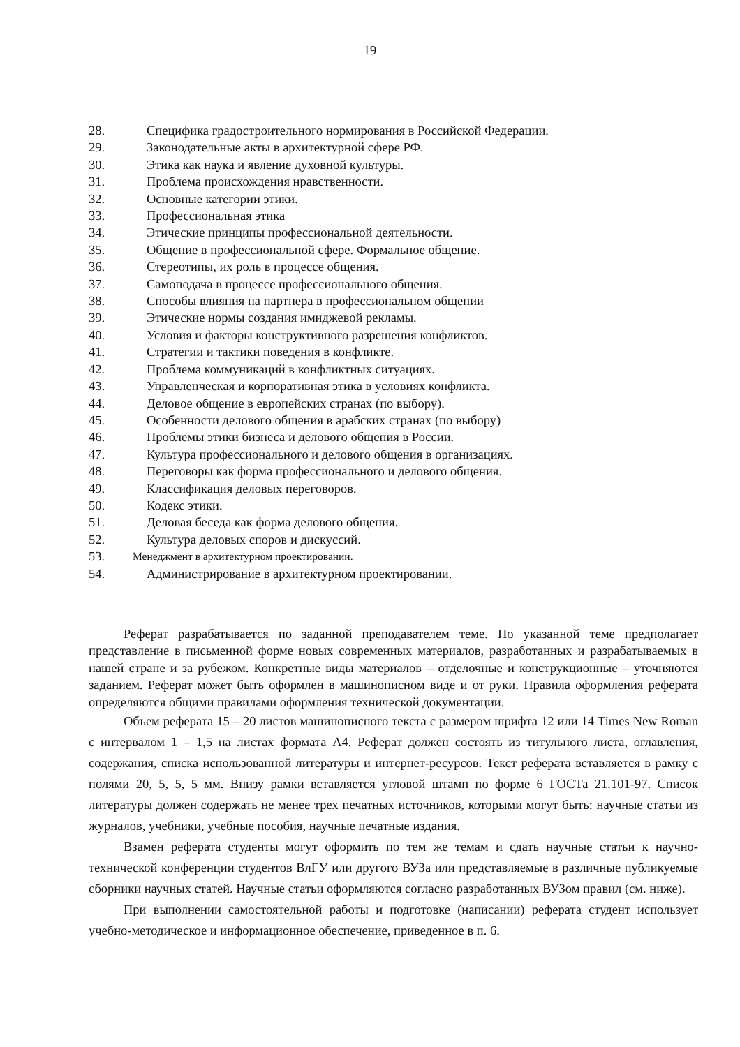19
28. Специфика градостроительного нормирования в Российской Федерации.
29. Законодательные акты в архитектурной сфере РФ.
30. Этика как наука и явление духовной культуры.
31. Проблема происхождения нравственности.
32. Основные категории этики.
33. Профессиональная этика
34. Этические принципы профессиональной деятельности.
35. Общение в профессиональной сфере. Формальное общение.
36. Стереотипы, их роль в процессе общения.
37. Самоподача в процессе профессионального общения.
38. Способы влияния на партнера в профессиональном общении
39. Этические нормы создания имиджевой рекламы.
40. Условия и факторы конструктивного разрешения конфликтов.
41. Стратегии и тактики поведения в конфликте.
42. Проблема коммуникаций в конфликтных ситуациях.
43. Управленческая и корпоративная этика в условиях конфликта.
44. Деловое общение в европейских странах (по выбору).
45. Особенности делового общения в арабских странах (по выбору)
46. Проблемы этики бизнеса и делового общения в России.
47. Культура профессионального и делового общения в организациях.
48. Переговоры как форма профессионального и делового общения.
49. Классификация деловых переговоров.
50. Кодекс этики.
51. Деловая беседа как форма делового общения.
52. Культура деловых споров и дискуссий.
53. Менеджмент в архитектурном проектировании.
54. Администрирование в архитектурном проектировании.
Реферат разрабатывается по заданной преподавателем теме. По указанной теме предполагает представление в письменной форме новых современных материалов, разработанных и разрабатываемых в нашей стране и за рубежом. Конкретные виды материалов – отделочные и конструкционные – уточняются заданием. Реферат может быть оформлен в машинописном виде и от руки. Правила оформления реферата определяются общими правилами оформления технической документации.
Объем реферата 15 – 20 листов машинописного текста с размером шрифта 12 или 14 Times New Roman с интервалом 1 – 1,5 на листах формата А4. Реферат должен состоять из титульного листа, оглавления, содержания, списка использованной литературы и интернет-ресурсов. Текст реферата вставляется в рамку с полями 20, 5, 5, 5 мм. Внизу рамки вставляется угловой штамп по форме 6 ГОСТа 21.101-97. Список литературы должен содержать не менее трех печатных источников, которыми могут быть: научные статьи из журналов, учебники, учебные пособия, научные печатные издания.
Взамен реферата студенты могут оформить по тем же темам и сдать научные статьи к научно-технической конференции студентов ВлГУ или другого ВУЗа или представляемые в различные публикуемые сборники научных статей. Научные статьи оформляются согласно разработанных ВУЗом правил (см. ниже).
При выполнении самостоятельной работы и подготовке (написании) реферата студент использует учебно-методическое и информационное обеспечение, приведенное в п. 6.